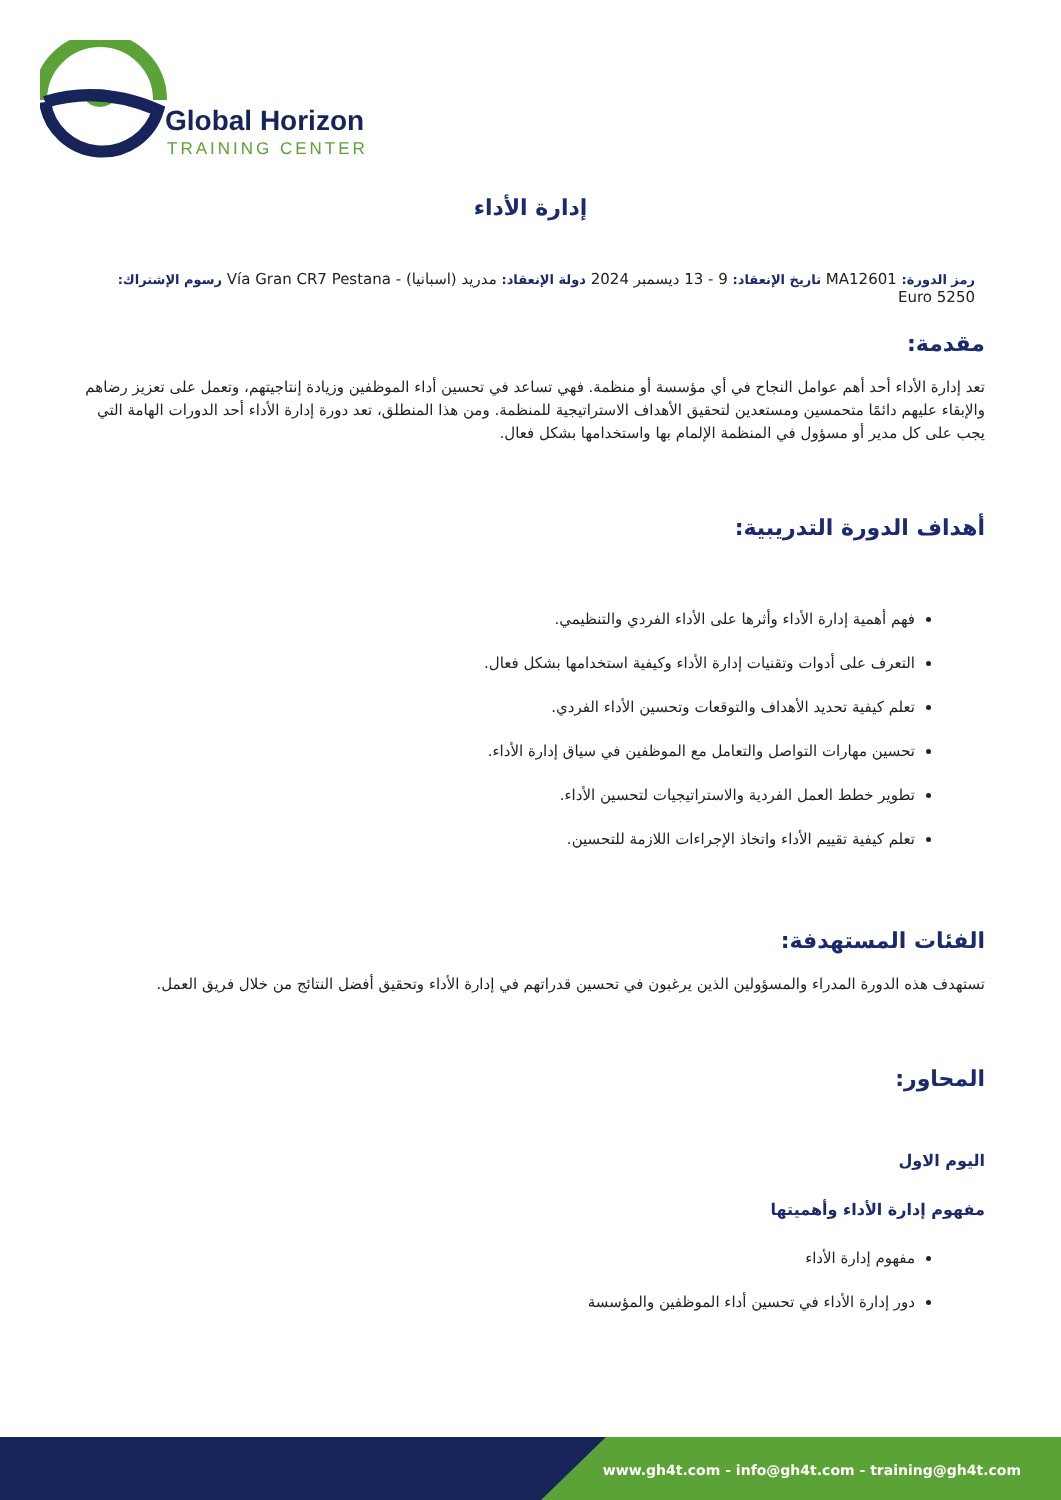Global Horizon
TRAINING CENTER
إدارة الأداء
رمز الدورة: MA12601 تاريخ الإنعقاد: 9 - 13 ديسمبر 2024 دولة الإنعقاد: مدريد (اسبانيا) - Vía Gran CR7 Pestana رسوم الإشتراك:
5250 Euro
مقدمة:
تعد إدارة الأداء أحد أهم عوامل النجاح في أي مؤسسة أو منظمة. فهي تساعد في تحسين أداء الموظفين وزيادة إنتاجيتهم، وتعمل على تعزيز رضاهم والإبقاء عليهم دائمًا متحمسين ومستعدين لتحقيق الأهداف الاستراتيجية للمنظمة. ومن هذا المنطلق، تعد دورة إدارة الأداء أحد الدورات الهامة التي يجب على كل مدير أو مسؤول في المنظمة الإلمام بها واستخدامها بشكل فعال.
أهداف الدورة التدريبية:
فهم أهمية إدارة الأداء وأثرها على الأداء الفردي والتنظيمي.
التعرف على أدوات وتقنيات إدارة الأداء وكيفية استخدامها بشكل فعال.
تعلم كيفية تحديد الأهداف والتوقعات وتحسين الأداء الفردي.
تحسين مهارات التواصل والتعامل مع الموظفين في سياق إدارة الأداء.
تطوير خطط العمل الفردية والاستراتيجيات لتحسين الأداء.
تعلم كيفية تقييم الأداء واتخاذ الإجراءات اللازمة للتحسين.
الفئات المستهدفة:
تستهدف هذه الدورة المدراء والمسؤولين الذين يرغبون في تحسين قدراتهم في إدارة الأداء وتحقيق أفضل النتائج من خلال فريق العمل.
المحاور:
اليوم الاول
مفهوم إدارة الأداء وأهميتها
مفهوم إدارة الأداء
دور إدارة الأداء في تحسين أداء الموظفين والمؤسسة
www.gh4t.com - info@gh4t.com - training@gh4t.com